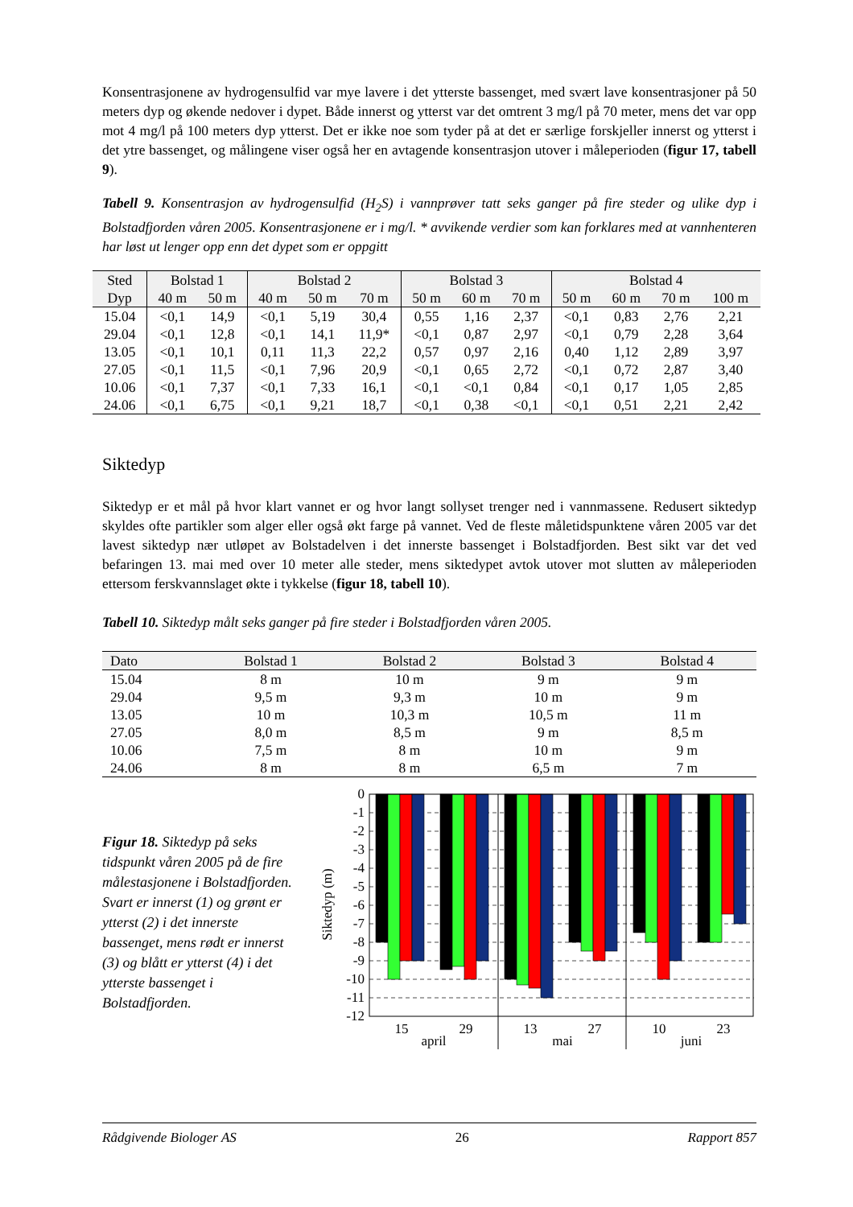Konsentrasjonene av hydrogensulfid var mye lavere i det ytterste bassenget, med svært lave konsentrasjoner på 50 meters dyp og økende nedover i dypet. Både innerst og ytterst var det omtrent 3 mg/l på 70 meter, mens det var opp mot 4 mg/l på 100 meters dyp ytterst. Det er ikke noe som tyder på at det er særlige forskjeller innerst og ytterst i det ytre bassenget, og målingene viser også her en avtagende konsentrasjon utover i måleperioden (figur 17, tabell 9).
Tabell 9. Konsentrasjon av hydrogensulfid (H<sub>2</sub>S) i vannprøver tatt seks ganger på fire steder og ulike dyp i Bolstadfjorden våren 2005. Konsentrasjonene er i mg/l. * avvikende verdier som kan forklares med at vannhenteren har løst ut lenger opp enn det dypet som er oppgitt
| Sted | Bolstad 1 | | Bolstad 2 | | | Bolstad 3 | | | Bolstad 4 | | | |
| Dyp | 40 m | 50 m | 40 m | 50 m | 70 m | 50 m | 60 m | 70 m | 50 m | 60 m | 70 m | 100 m |
| 15.04 | <0,1 | 14,9 | <0,1 | 5,19 | 30,4 | 0,55 | 1,16 | 2,37 | <0,1 | 0,83 | 2,76 | 2,21 |
| 29.04 | <0,1 | 12,8 | <0,1 | 14,1 | 11,9* | <0,1 | 0,87 | 2,97 | <0,1 | 0,79 | 2,28 | 3,64 |
| 13.05 | <0,1 | 10,1 | 0,11 | 11,3 | 22,2 | 0,57 | 0,97 | 2,16 | 0,40 | 1,12 | 2,89 | 3,97 |
| 27.05 | <0,1 | 11,5 | <0,1 | 7,96 | 20,9 | <0,1 | 0,65 | 2,72 | <0,1 | 0,72 | 2,87 | 3,40 |
| 10.06 | <0,1 | 7,37 | <0,1 | 7,33 | 16,1 | <0,1 | <0,1 | 0,84 | <0,1 | 0,17 | 1,05 | 2,85 |
| 24.06 | <0,1 | 6,75 | <0,1 | 9,21 | 18,7 | <0,1 | 0,38 | <0,1 | <0,1 | 0,51 | 2,21 | 2,42 |
Siktedyp
Siktedyp er et mål på hvor klart vannet er og hvor langt sollyset trenger ned i vannmassene. Redusert siktedyp skyldes ofte partikler som alger eller også økt farge på vannet. Ved de fleste måletidspunktene våren 2005 var det lavest siktedyp nær utløpet av Bolstadelven i det innerste bassenget i Bolstadfjorden. Best sikt var det ved befaringen 13. mai med over 10 meter alle steder, mens siktedypet avtok utover mot slutten av måleperioden ettersom ferskvannslaget økte i tykkelse (figur 18, tabell 10).
Tabell 10. Siktedyp målt seks ganger på fire steder i Bolstadfjorden våren 2005.
| Dato | Bolstad 1 | Bolstad 2 | Bolstad 3 | Bolstad 4 |
| --- | --- | --- | --- | --- |
| 15.04 | 8 m | 10 m | 9 m | 9 m |
| 29.04 | 9,5 m | 9,3 m | 10 m | 9 m |
| 13.05 | 10 m | 10,3 m | 10,5 m | 11 m |
| 27.05 | 8,0 m | 8,5 m | 9 m | 8,5 m |
| 10.06 | 7,5 m | 8 m | 10 m | 9 m |
| 24.06 | 8 m | 8 m | 6,5 m | 7 m |
Figur 18. Siktedyp på seks tidspunkt våren 2005 på de fire målestasjonene i Bolstadfjorden. Svart er innerst (1) og grønt er ytterst (2) i det innerste bassenget, mens rødt er innerst (3) og blått er ytterst (4) i det ytterste bassenget i Bolstadfjorden.
0
-1
-2
-3
-4
-5
-6
-7
-8
-9
-10
-11
-12
Siktedyp (m)
15
29
april
13
27
mai
10
23
juni
Rådgivende Biologer AS 26 Rapport 857